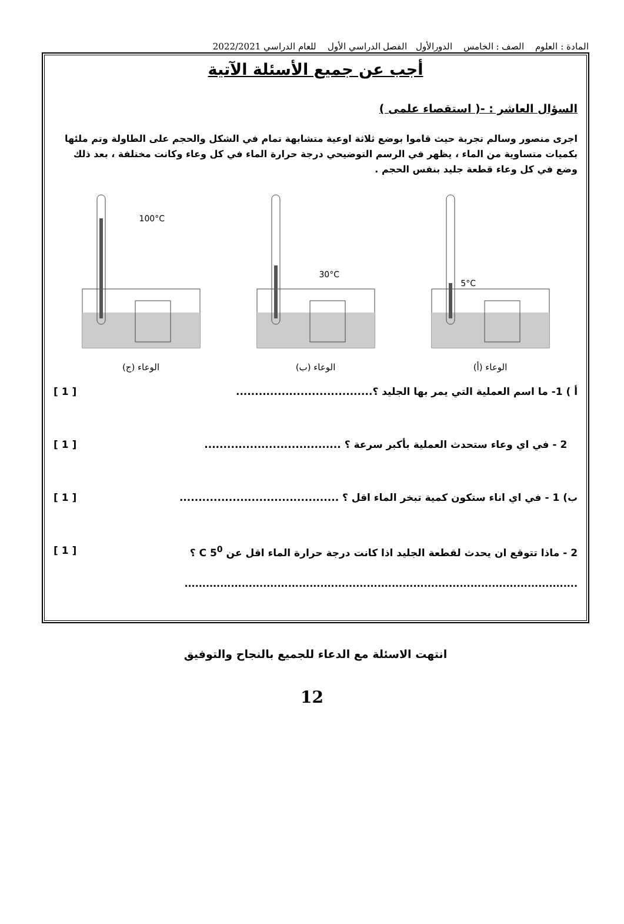المادة : العلوم الصف : الخامس الدورالأول الفصل الدراسي الأول للعام الدراسي 2022/2021
أجب عن جميع الأسئلة الآتية
السؤال العاشر : -( استقصاء علمى )
اجرى منصور وسالم تجربة حيث قاموا بوضع ثلاثة اوعية متشابهة تمام في الشكل والحجم على الطاولة وتم ملئها بكميات متساوية من الماء ، يظهر في الرسم التوضيحي درجة حرارة الماء في كل وعاء وكانت مختلفة ، بعد ذلك وضع في كل وعاء قطعة جليد بنفس الحجم .
5°C
الوعاء (أ)
30°C
الوعاء (ب)
100°C
الوعاء (ج)
أ ) 1- ما اسم العملية التي يمر بها الجليد ؟.................................... [ 1 ]
2 - في اي وعاء ستحدث العملية بأكبر سرعة ؟ .................................... [ 1 ]
ب) 1 - في اي اناء ستكون كمية تبخر الماء اقل ؟ .......................................... [ 1 ]
2 - ماذا تتوقع ان يحدث لقطعة الجليد اذا كانت درجة حرارة الماء اقل عن 5<sup>0</sup> C ؟ [ 1 ]
..............................................................................................................
انتهت الاسئلة مع الدعاء للجميع بالنجاح والتوفيق
12